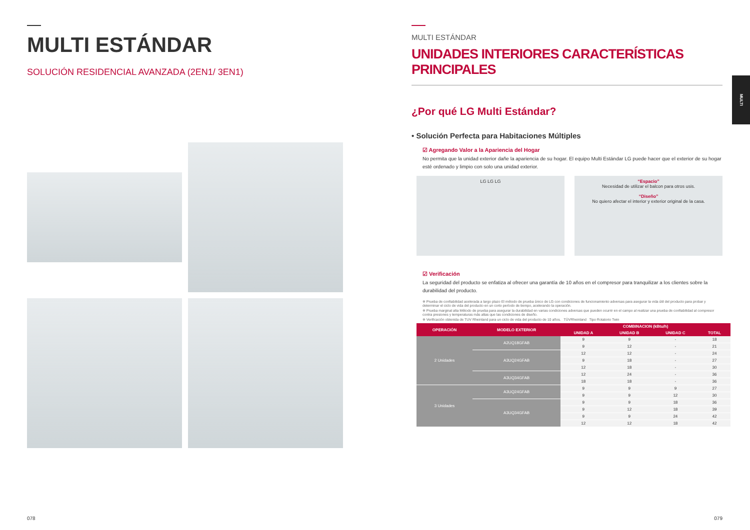MULTI ESTÁNDAR
SOLUCIÓN RESIDENCIAL AVANZADA (2EN1/ 3EN1)
078
MULTI ESTÁNDAR
UNIDADES INTERIORES CARACTERÍSTICAS PRINCIPALES
¿Por qué LG Multi Estándar?
• Solución Perfecta para Habitaciones Múltiples
☑ Agregando Valor a la Apariencia del Hogar
No permita que la unidad exterior dañe la apariencia de su hogar. El equipo Multi Estándar LG puede hacer que el exterior de su hogar esté ordenado y limpio con solo una unidad exterior.
LG LG LG “Espacio”
Necesidad de utilizar el balcon para otros usis.
“Diseño”
No quiero afectar el interior y exterior original de la casa.
☑ Verificación
La seguridad del producto se enfatiza al ofrecer una garantía de 10 años en el compresor para tranquilizar a los clientes sobre la durabilidad del producto.
※ Prueba de confiabilidad acelerada a largo plazo El método de prueba único de LG con condiciones de funcionamiento adversas para asegurar la vida útil del producto para probar y determinar el ciclo de vida del producto en un corto período de tiempo, acelerando la operación.
※ Prueba marginal alta Método de prueba para asegurar la durabilidad en varias condiciones adversas que pueden ocurrir en el campo al realizar una prueba de confiabilidad al compresor contra presiones y temperaturas más altas que las condiciones de diseño.
※ Verificación obtenida de TUV Rheinland para un ciclo de vida del producto de 10 años. TÜVRheinland Tipo Rotatorio Twin
| OPERACIÓN | MODELO EXTERIOR | COMBINACION (kBtu/h) | | | |
| --- | --- | --- | --- | --- | --- |
| | | UNIDAD A | UNIDAD B | UNIDAD C | TOTAL |
| 2 Unidades | A2UQ18GFAB | 9 | 9 | - | 18 |
| | | 9 | 12 | - | 21 |
| | A3UQ24GFAB | 12 | 12 | - | 24 |
| | | 9 | 18 | - | 27 |
| | | 12 | 18 | - | 30 |
| | A3UQ34GFAB | 12 | 24 | - | 36 |
| | | 18 | 18 | - | 36 |
| 3 Unidades | A3UQ24GFAB | 9 | 9 | 9 | 27 |
| | | 9 | 9 | 12 | 30 |
| | A3UQ34GFAB | 9 | 9 | 18 | 36 |
| | | 9 | 12 | 18 | 39 |
| | | 9 | 9 | 24 | 42 |
| | | 12 | 12 | 18 | 42 |
079
MULTI